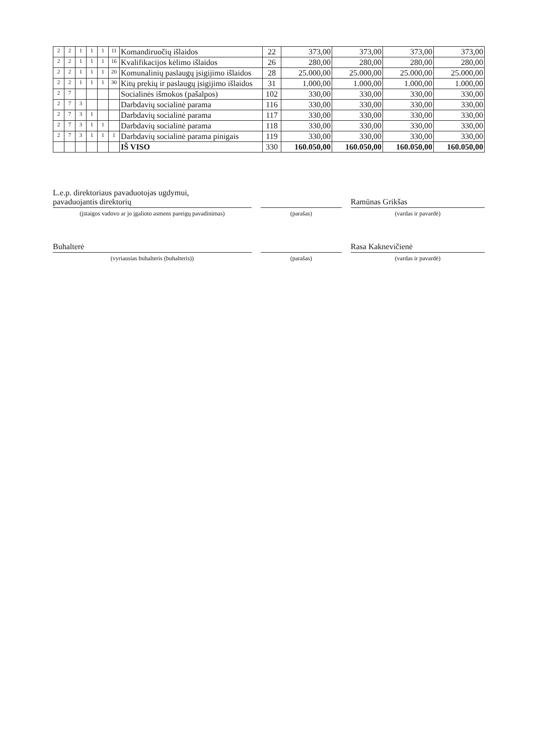| 2 | 2 | 1 | 1 | 1 | 11 | Komandiruočių išlaidos | 22 | 373,00 | 373,00 | 373,00 | 373,00 |
| 2 | 2 | 1 | 1 | 1 | 16 | Kvalifikacijos kėlimo išlaidos | 26 | 280,00 | 280,00 | 280,00 | 280,00 |
| 2 | 2 | 1 | 1 | 1 | 20 | Komunalinių paslaugų įsigijimo išlaidos | 28 | 25.000,00 | 25.000,00 | 25.000,00 | 25.000,00 |
| 2 | 2 | 1 | 1 | 1 | 30 | Kitų prekių ir paslaugų įsigijimo išlaidos | 31 | 1.000,00 | 1.000,00 | 1.000,00 | 1.000,00 |
| 2 | 7 | | | | | Socialinės išmokos (pašalpos) | 102 | 330,00 | 330,00 | 330,00 | 330,00 |
| 2 | 7 | 3 | | | | Darbdavių socialinė parama | 116 | 330,00 | 330,00 | 330,00 | 330,00 |
| 2 | 7 | 3 | 1 | | | Darbdavių socialinė parama | 117 | 330,00 | 330,00 | 330,00 | 330,00 |
| 2 | 7 | 3 | 1 | 1 | | Darbdavių socialinė parama | 118 | 330,00 | 330,00 | 330,00 | 330,00 |
| 2 | 7 | 3 | 1 | 1 | 1 | Darbdavių socialinė parama pinigais | 119 | 330,00 | 330,00 | 330,00 | 330,00 |
| | | | | | | IŠ VISO | 330 | 160.050,00 | 160.050,00 | 160.050,00 | 160.050,00 |
L.e.p. direktoriaus pavaduotojas ugdymui,
pavaduojantis direktorių
(įstaigos vadovo ar jo įgalioto asmens pareigų pavadinimas)
(parašas)
Ramūnas Grikšas
(vardas ir pavardė)
Buhalterė
(vyriausias buhalteris (buhalteris))
(parašas)
Rasa Kaknevičienė
(vardas ir pavardė)